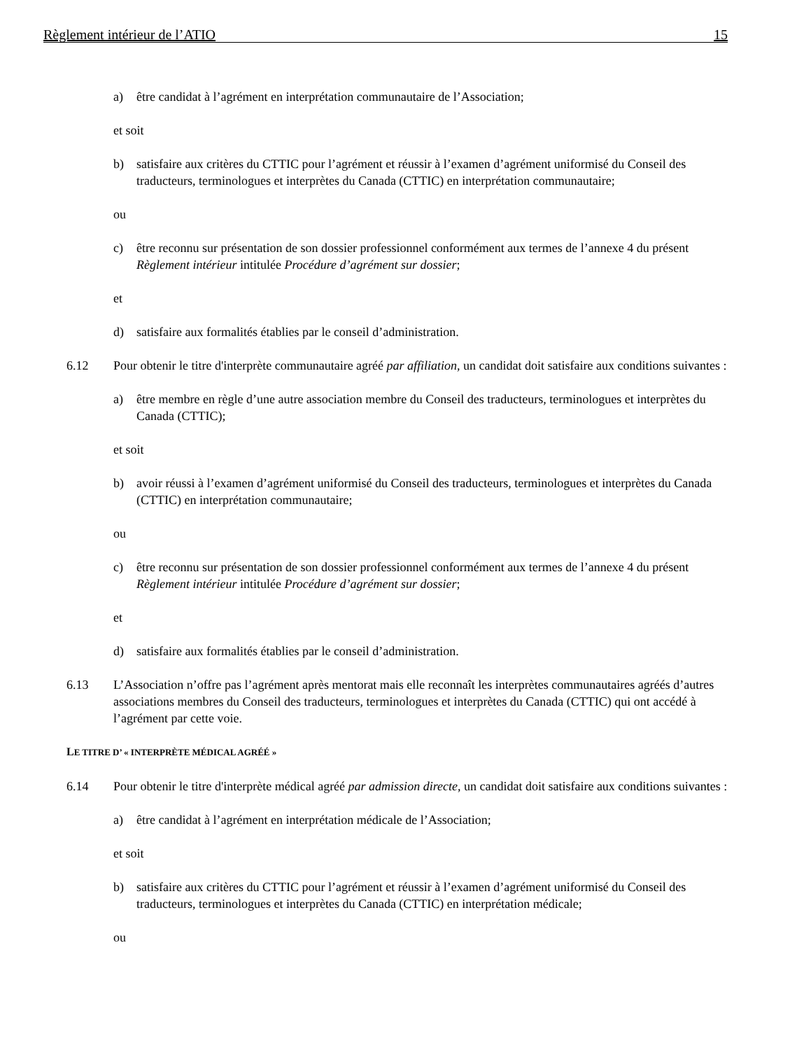Règlement intérieur de l’ATIO 15
a) être candidat à l’agrément en interprétation communautaire de l’Association;
et soit
b) satisfaire aux critères du CTTIC pour l’agrément et réussir à l’examen d’agrément uniformisé du Conseil des traducteurs, terminologues et interprètes du Canada (CTTIC) en interprétation communautaire;
ou
c) être reconnu sur présentation de son dossier professionnel conformément aux termes de l’annexe 4 du présent Règlement intérieur intitulée Procédure d’agrément sur dossier;
et
d) satisfaire aux formalités établies par le conseil d’administration.
6.12 Pour obtenir le titre d'interprète communautaire agréé par affiliation, un candidat doit satisfaire aux conditions suivantes :
a) être membre en règle d’une autre association membre du Conseil des traducteurs, terminologues et interprètes du Canada (CTTIC);
et soit
b) avoir réussi à l’examen d’agrément uniformisé du Conseil des traducteurs, terminologues et interprètes du Canada (CTTIC) en interprétation communautaire;
ou
c) être reconnu sur présentation de son dossier professionnel conformément aux termes de l’annexe 4 du présent Règlement intérieur intitulée Procédure d’agrément sur dossier;
et
d) satisfaire aux formalités établies par le conseil d’administration.
6.13 L’Association n’offre pas l’agrément après mentorat mais elle reconnaît les interprètes communautaires agréés d’autres associations membres du Conseil des traducteurs, terminologues et interprètes du Canada (CTTIC) qui ont accédé à l’agrément par cette voie.
LE TITRE D’ « INTERPRÈTE MÉDICAL AGRÉÉ »
6.14 Pour obtenir le titre d'interprète médical agréé par admission directe, un candidat doit satisfaire aux conditions suivantes :
a) être candidat à l’agrément en interprétation médicale de l’Association;
et soit
b) satisfaire aux critères du CTTIC pour l’agrément et réussir à l’examen d’agrément uniformisé du Conseil des traducteurs, terminologues et interprètes du Canada (CTTIC) en interprétation médicale;
ou